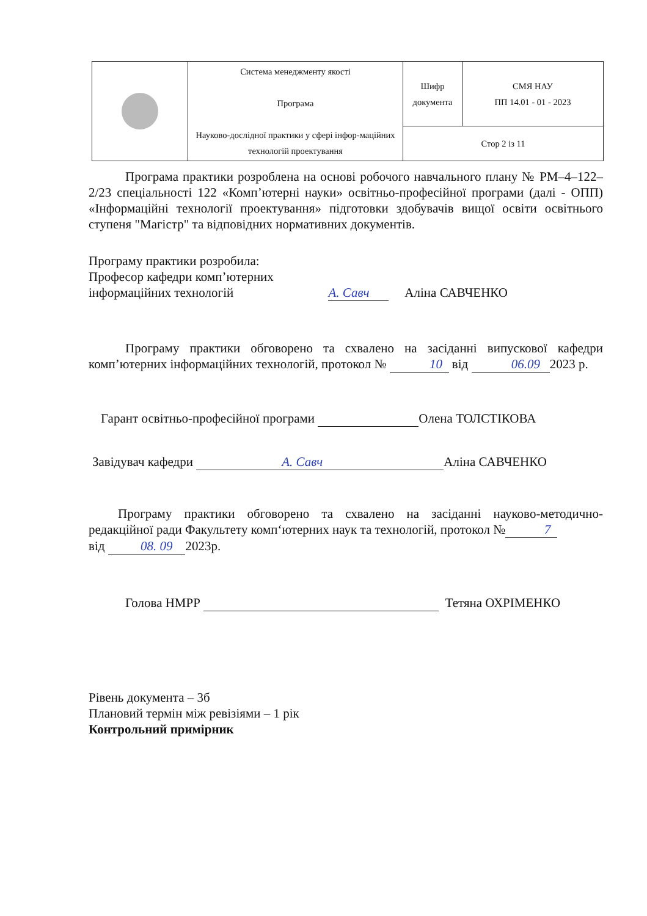| | Система менеджменту якості Програма Науково-дослідної практики у сфері інфор-маційних технологій проектування | Шифр документа | СМЯ НАУ ПП 14.01 - 01 - 2023 |
| | | Стор 2 із 11 | |
Програма практики розроблена на основі робочого навчального плану № РМ–4–122–2/23 спеціальності 122 «Комп’ютерні науки» освітньо-професійної програми (далі - ОПП) «Інформаційні технології проектування» підготовки здобувачів вищої освіти освітнього ступеня "Магістр" та відповідних нормативних документів.
Програму практики розробила:
Професор кафедри комп’ютерних
інформаційних технологій А. Савч Аліна САВЧЕНКО
Програму практики обговорено та схвалено на засіданні випускової кафедри комп’ютерних інформаційних технологій, протокол № 10 від 06.09 2023 р.
Гарант освітньо-професійної програми Олена ТОЛСТІКОВА
Завідувач кафедри А. Савч Аліна САВЧЕНКО
Програму практики обговорено та схвалено на засіданні науково-методично-редакційної ради Факультету комп‘ютерних наук та технологій, протокол № 7
від 08. 09 2023р.
Голова НМРР Тетяна ОХРІМЕНКО
Рівень документа – 3б
Плановий термін між ревізіями – 1 рік
Контрольний примірник